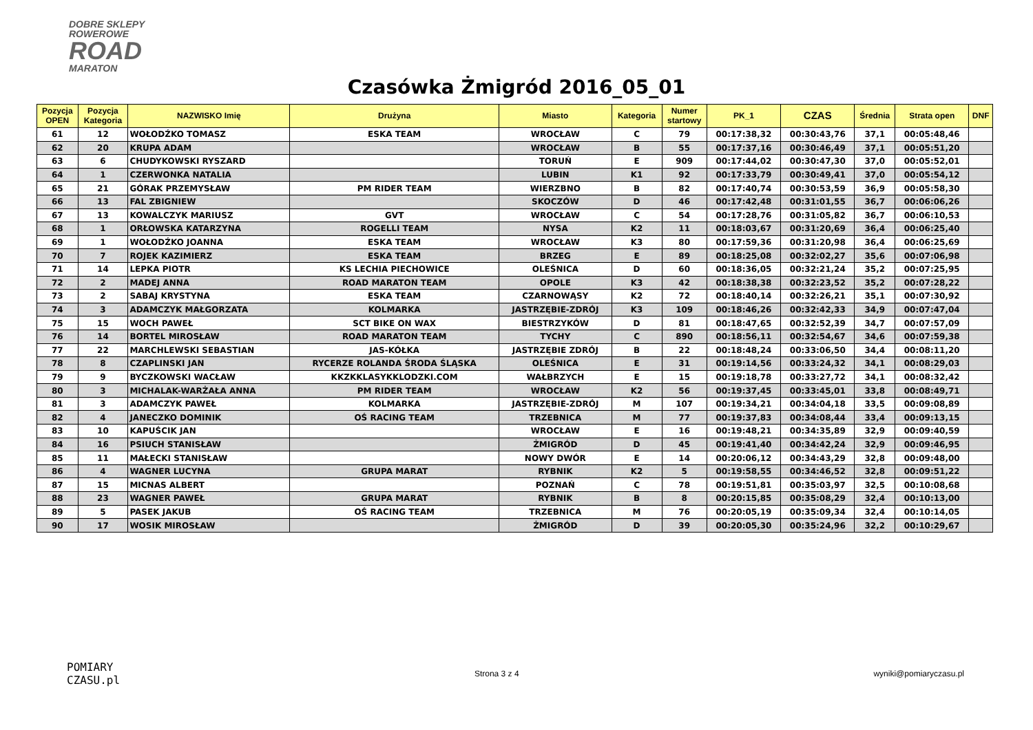DOBRE SKLEPY
ROWEROWE
ROAD
MARATON
Czasówka Żmigród 2016_05_01
| Pozycja OPEN | Pozycja Kategoria | NAZWISKO Imię | Drużyna | Miasto | Kategoria | Numer startowy | PK_1 | CZAS | Średnia | Strata open | DNF |
| --- | --- | --- | --- | --- | --- | --- | --- | --- | --- | --- | --- |
| 61 | 12 | WOŁODŹKO TOMASZ | ESKA TEAM | WROCŁAW | C | 79 | 00:17:38,32 | 00:30:43,76 | 37,1 | 00:05:48,46 | |
| 62 | 20 | KRUPA ADAM | | WROCŁAW | B | 55 | 00:17:37,16 | 00:30:46,49 | 37,1 | 00:05:51,20 | |
| 63 | 6 | CHUDYKOWSKI RYSZARD | | TORUŃ | E | 909 | 00:17:44,02 | 00:30:47,30 | 37,0 | 00:05:52,01 | |
| 64 | 1 | CZERWONKA NATALIA | | LUBIN | K1 | 92 | 00:17:33,79 | 00:30:49,41 | 37,0 | 00:05:54,12 | |
| 65 | 21 | GÓRAK PRZEMYSŁAW | PM RIDER TEAM | WIERZBNO | B | 82 | 00:17:40,74 | 00:30:53,59 | 36,9 | 00:05:58,30 | |
| 66 | 13 | FAL ZBIGNIEW | | SKOCZÓW | D | 46 | 00:17:42,48 | 00:31:01,55 | 36,7 | 00:06:06,26 | |
| 67 | 13 | KOWALCZYK MARIUSZ | GVT | WROCŁAW | C | 54 | 00:17:28,76 | 00:31:05,82 | 36,7 | 00:06:10,53 | |
| 68 | 1 | ORŁOWSKA KATARZYNA | ROGELLI TEAM | NYSA | K2 | 11 | 00:18:03,67 | 00:31:20,69 | 36,4 | 00:06:25,40 | |
| 69 | 1 | WOŁODŹKO JOANNA | ESKA TEAM | WROCŁAW | K3 | 80 | 00:17:59,36 | 00:31:20,98 | 36,4 | 00:06:25,69 | |
| 70 | 7 | ROJEK KAZIMIERZ | ESKA TEAM | BRZEG | E | 89 | 00:18:25,08 | 00:32:02,27 | 35,6 | 00:07:06,98 | |
| 71 | 14 | LEPKA PIOTR | KS LECHIA PIECHOWICE | OLEŚNICA | D | 60 | 00:18:36,05 | 00:32:21,24 | 35,2 | 00:07:25,95 | |
| 72 | 2 | MADEJ ANNA | ROAD MARATON TEAM | OPOLE | K3 | 42 | 00:18:38,38 | 00:32:23,52 | 35,2 | 00:07:28,22 | |
| 73 | 2 | SABAJ KRYSTYNA | ESKA TEAM | CZARNOWĄSY | K2 | 72 | 00:18:40,14 | 00:32:26,21 | 35,1 | 00:07:30,92 | |
| 74 | 3 | ADAMCZYK MAŁGORZATA | KOLMARKA | JASTRZĘBIE-ZDRÓJ | K3 | 109 | 00:18:46,26 | 00:32:42,33 | 34,9 | 00:07:47,04 | |
| 75 | 15 | WOCH PAWEŁ | SCT BIKE ON WAX | BIESTRZYKÓW | D | 81 | 00:18:47,65 | 00:32:52,39 | 34,7 | 00:07:57,09 | |
| 76 | 14 | BORTEL MIROSŁAW | ROAD MARATON TEAM | TYCHY | C | 890 | 00:18:56,11 | 00:32:54,67 | 34,6 | 00:07:59,38 | |
| 77 | 22 | MARCHLEWSKI SEBASTIAN | JAS-KÓŁKA | JASTRZĘBIE ZDRÓJ | B | 22 | 00:18:48,24 | 00:33:06,50 | 34,4 | 00:08:11,20 | |
| 78 | 8 | CZAPLINSKI JAN | RYCERZE ROLANDA ŚRODA ŚLĄSKA | OLEŚNICA | E | 31 | 00:19:14,56 | 00:33:24,32 | 34,1 | 00:08:29,03 | |
| 79 | 9 | BYCZKOWSKI WACŁAW | KKZKKLASYKKLODZKI.COM | WAŁBRZYCH | E | 15 | 00:19:18,78 | 00:33:27,72 | 34,1 | 00:08:32,42 | |
| 80 | 3 | MICHALAK-WARŻAŁA ANNA | PM RIDER TEAM | WROCŁAW | K2 | 56 | 00:19:37,45 | 00:33:45,01 | 33,8 | 00:08:49,71 | |
| 81 | 3 | ADAMCZYK PAWEŁ | KOLMARKA | JASTRZĘBIE-ZDRÓJ | M | 107 | 00:19:34,21 | 00:34:04,18 | 33,5 | 00:09:08,89 | |
| 82 | 4 | JANECZKO DOMINIK | OŚ RACING TEAM | TRZEBNICA | M | 77 | 00:19:37,83 | 00:34:08,44 | 33,4 | 00:09:13,15 | |
| 83 | 10 | KAPUŚCIK JAN | | WROCŁAW | E | 16 | 00:19:48,21 | 00:34:35,89 | 32,9 | 00:09:40,59 | |
| 84 | 16 | PSIUCH STANISŁAW | | ŻMIGRÓD | D | 45 | 00:19:41,40 | 00:34:42,24 | 32,9 | 00:09:46,95 | |
| 85 | 11 | MAŁECKI STANISŁAW | | NOWY DWÓR | E | 14 | 00:20:06,12 | 00:34:43,29 | 32,8 | 00:09:48,00 | |
| 86 | 4 | WAGNER LUCYNA | GRUPA MARAT | RYBNIK | K2 | 5 | 00:19:58,55 | 00:34:46,52 | 32,8 | 00:09:51,22 | |
| 87 | 15 | MICNAS ALBERT | | POZNAŃ | C | 78 | 00:19:51,81 | 00:35:03,97 | 32,5 | 00:10:08,68 | |
| 88 | 23 | WAGNER PAWEŁ | GRUPA MARAT | RYBNIK | B | 8 | 00:20:15,85 | 00:35:08,29 | 32,4 | 00:10:13,00 | |
| 89 | 5 | PASEK JAKUB | OŚ RACING TEAM | TRZEBNICA | M | 76 | 00:20:05,19 | 00:35:09,34 | 32,4 | 00:10:14,05 | |
| 90 | 17 | WOSIK MIROSŁAW | | ŻMIGRÓD | D | 39 | 00:20:05,30 | 00:35:24,96 | 32,2 | 00:10:29,67 | |
POMIARY
CZASU.pl
Strona 3 z 4 wyniki@pomiaryczasu.pl